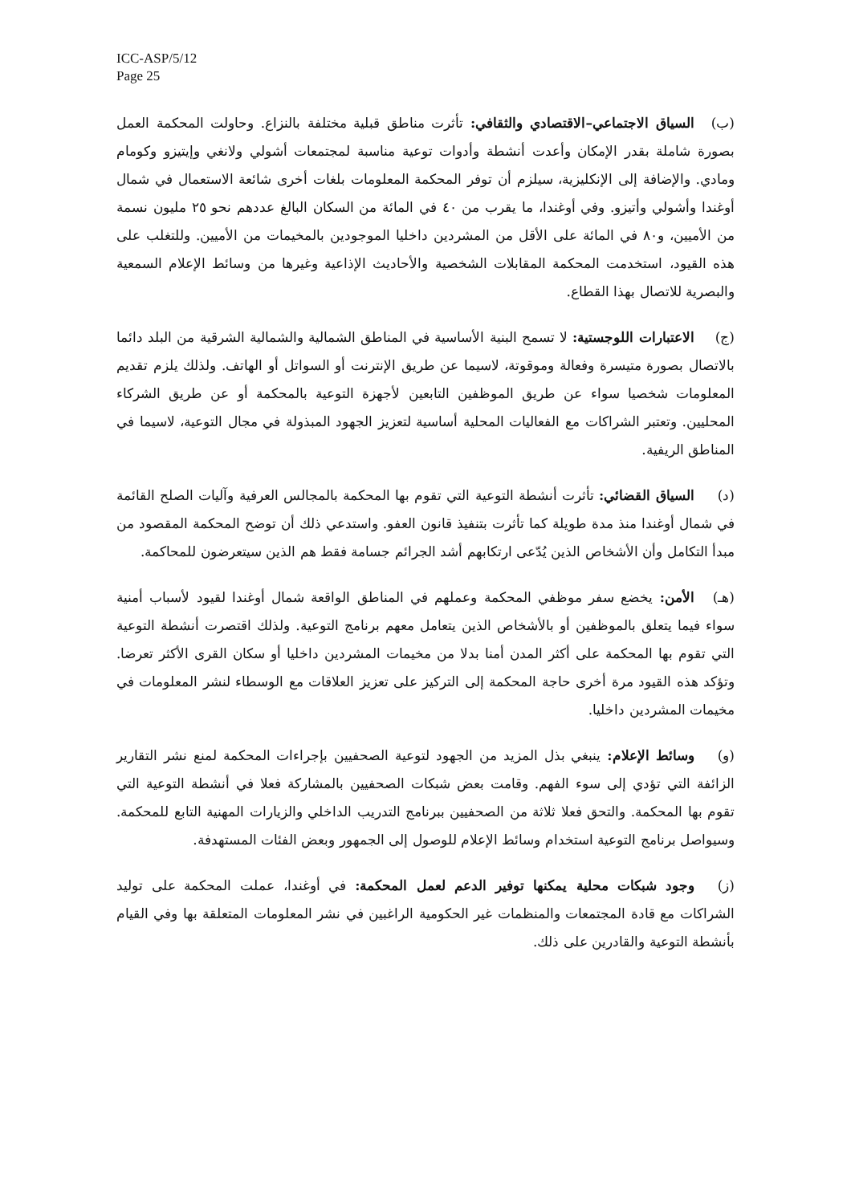ICC-ASP/5/12
Page 25
(ب) السياق الاجتماعي–الاقتصادي والثقافي: تأثرت مناطق قبلية مختلفة بالنزاع. وحاولت المحكمة العمل بصورة شاملة بقدر الإمكان وأعدت أنشطة وأدوات توعية مناسبة لمجتمعات أشولي ولانغي وإيتيزو وكومام ومادي. والإضافة إلى الإنكليزية، سيلزم أن توفر المحكمة المعلومات بلغات أخرى شائعة الاستعمال في شمال أوغندا وأشولي وأتيزو. وفي أوغندا، ما يقرب من ٤٠ في المائة من السكان البالغ عددهم نحو ٢٥ مليون نسمة من الأميين، و٨٠ في المائة على الأقل من المشردين داخليا الموجودين بالمخيمات من الأميين. وللتغلب على هذه القيود، استخدمت المحكمة المقابلات الشخصية والأحاديث الإذاعية وغيرها من وسائط الإعلام السمعية والبصرية للاتصال بهذا القطاع.
(ج) الاعتبارات اللوجستية: لا تسمح البنية الأساسية في المناطق الشمالية والشمالية الشرقية من البلد دائما بالاتصال بصورة متيسرة وفعالة وموقوتة، لاسيما عن طريق الإنترنت أو السواتل أو الهاتف. ولذلك يلزم تقديم المعلومات شخصيا سواء عن طريق الموظفين التابعين لأجهزة التوعية بالمحكمة أو عن طريق الشركاء المحليين. وتعتبر الشراكات مع الفعاليات المحلية أساسية لتعزيز الجهود المبذولة في مجال التوعية، لاسيما في المناطق الريفية.
(د) السياق القضائي: تأثرت أنشطة التوعية التي تقوم بها المحكمة بالمجالس العرفية وآليات الصلح القائمة في شمال أوغندا منذ مدة طويلة كما تأثرت بتنفيذ قانون العفو. واستدعي ذلك أن توضح المحكمة المقصود من مبدأ التكامل وأن الأشخاص الذين يُدّعى ارتكابهم أشد الجرائم جسامة فقط هم الذين سيتعرضون للمحاكمة.
(هـ) الأمن: يخضع سفر موظفي المحكمة وعملهم في المناطق الواقعة شمال أوغندا لقيود لأسباب أمنية سواء فيما يتعلق بالموظفين أو بالأشخاص الذين يتعامل معهم برنامج التوعية. ولذلك اقتصرت أنشطة التوعية التي تقوم بها المحكمة على أكثر المدن أمنا بدلا من مخيمات المشردين داخليا أو سكان القرى الأكثر تعرضا. وتؤكد هذه القيود مرة أخرى حاجة المحكمة إلى التركيز على تعزيز العلاقات مع الوسطاء لنشر المعلومات في مخيمات المشردين داخليا.
(و) وسائط الإعلام: ينبغي بذل المزيد من الجهود لتوعية الصحفيين بإجراءات المحكمة لمنع نشر التقارير الزائفة التي تؤدي إلى سوء الفهم. وقامت بعض شبكات الصحفيين بالمشاركة فعلا في أنشطة التوعية التي تقوم بها المحكمة. والتحق فعلا ثلاثة من الصحفيين ببرنامج التدريب الداخلي والزيارات المهنية التابع للمحكمة. وسيواصل برنامج التوعية استخدام وسائط الإعلام للوصول إلى الجمهور وبعض الفئات المستهدفة.
(ز) وجود شبكات محلية يمكنها توفير الدعم لعمل المحكمة: في أوغندا، عملت المحكمة على توليد الشراكات مع قادة المجتمعات والمنظمات غير الحكومية الراغبين في نشر المعلومات المتعلقة بها وفي القيام بأنشطة التوعية والقادرين على ذلك.